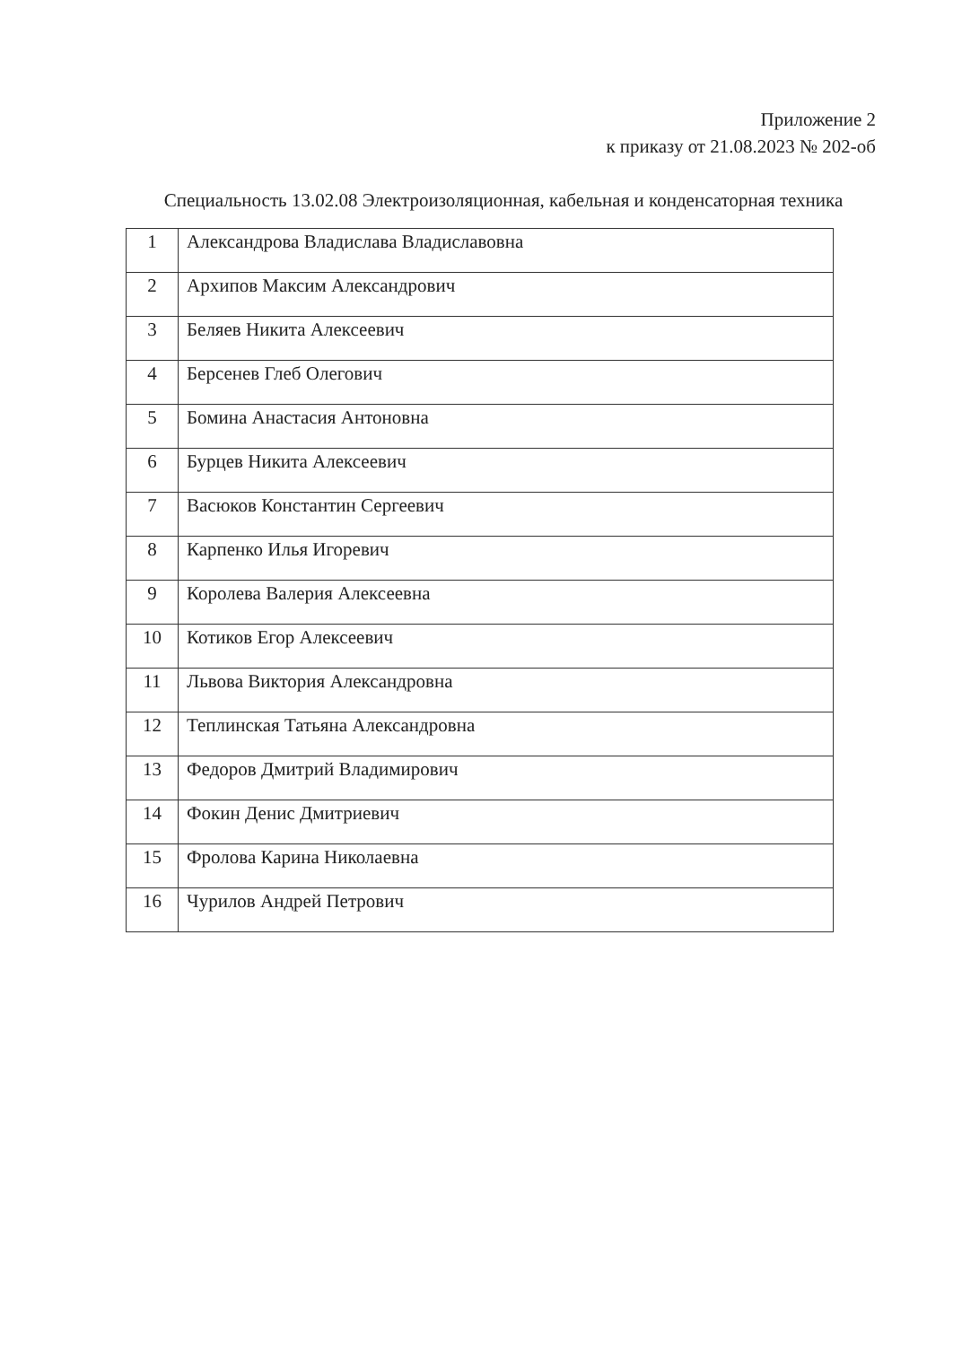Приложение 2
к приказу от 21.08.2023 № 202-об
Специальность 13.02.08 Электроизоляционная, кабельная и конденсаторная техника
| 1 | Александрова Владислава Владиславовна |
| 2 | Архипов Максим Александрович |
| 3 | Беляев Никита Алексеевич |
| 4 | Берсенев Глеб Олегович |
| 5 | Бомина Анастасия Антоновна |
| 6 | Бурцев Никита Алексеевич |
| 7 | Васюков Константин Сергеевич |
| 8 | Карпенко Илья Игоревич |
| 9 | Королева Валерия Алексеевна |
| 10 | Котиков Егор Алексеевич |
| 11 | Львова Виктория Александровна |
| 12 | Теплинская Татьяна Александровна |
| 13 | Федоров Дмитрий Владимирович |
| 14 | Фокин Денис Дмитриевич |
| 15 | Фролова Карина Николаевна |
| 16 | Чурилов Андрей Петрович |